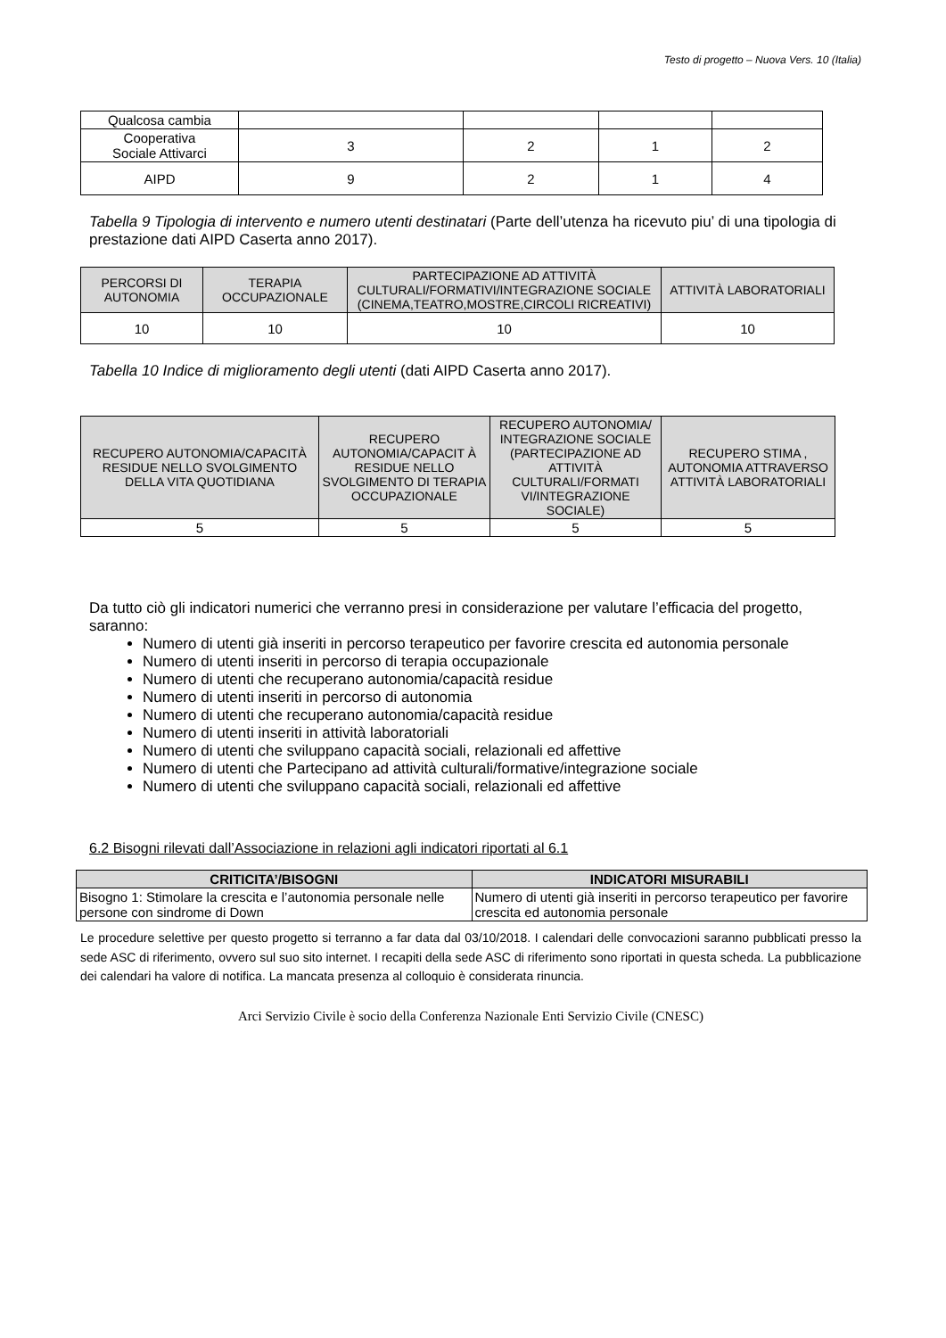Testo di progetto – Nuova Vers. 10 (Italia)
| Qualcosa cambia | | | | |
| Cooperativa Sociale Attivarci | 3 | 2 | 1 | 2 |
| AIPD | 9 | 2 | 1 | 4 |
Tabella 9 Tipologia di intervento e numero utenti destinatari (Parte dell’utenza ha ricevuto piu’ di una tipologia di prestazione dati AIPD Caserta anno 2017).
| PERCORSI DI AUTONOMIA | TERAPIA OCCUPAZIONALE | PARTECIPAZIONE AD ATTIVITÀ CULTURALI/FORMATIVI/INTEGRAZIONE SOCIALE (CINEMA,TEATRO,MOSTRE,CIRCOLI RICREATIVI) | ATTIVITÀ LABORATORIALI |
| --- | --- | --- | --- |
| 10 | 10 | 10 | 10 |
Tabella 10 Indice di miglioramento degli utenti (dati AIPD Caserta anno 2017).
| RECUPERO AUTONOMIA/CAPACITÀ RESIDUE NELLO SVOLGIMENTO DELLA VITA QUOTIDIANA | RECUPERO AUTONOMIA/CAPACIT À RESIDUE NELLO SVOLGIMENTO DI TERAPIA OCCUPAZIONALE | RECUPERO AUTONOMIA/ INTEGRAZIONE SOCIALE (PARTECIPAZIONE AD ATTIVITÀ CULTURALI/FORMATI VI/INTEGRAZIONE SOCIALE) | RECUPERO STIMA , AUTONOMIA ATTRAVERSO ATTIVITÀ LABORATORIALI |
| --- | --- | --- | --- |
| 5 | 5 | 5 | 5 |
Da tutto ciò gli indicatori numerici che verranno presi in considerazione per valutare l’efficacia del progetto, saranno:
Numero di utenti già inseriti in percorso terapeutico per favorire crescita ed autonomia personale
Numero di utenti inseriti in percorso di terapia occupazionale
Numero di utenti che recuperano autonomia/capacità residue
Numero di utenti inseriti in percorso di autonomia
Numero di utenti che recuperano autonomia/capacità residue
Numero di utenti inseriti in attività laboratoriali
Numero di utenti che sviluppano capacità sociali, relazionali ed affettive
Numero di utenti che Partecipano ad attività culturali/formative/integrazione sociale
Numero di utenti che sviluppano capacità sociali, relazionali ed affettive
6.2 Bisogni rilevati dall’Associazione in relazioni agli indicatori riportati al 6.1
| CRITICITA’/BISOGNI | INDICATORI MISURABILI |
| --- | --- |
| Bisogno 1: Stimolare la crescita e l’autonomia personale nelle persone con sindrome di Down | Numero di utenti già inseriti in percorso terapeutico per favorire crescita ed autonomia personale |
Le procedure selettive per questo progetto si terranno a far data dal 03/10/2018. I calendari delle convocazioni saranno pubblicati presso la sede ASC di riferimento, ovvero sul suo sito internet. I recapiti della sede ASC di riferimento sono riportati in questa scheda. La pubblicazione dei calendari ha valore di notifica. La mancata presenza al colloquio è considerata rinuncia.
Arci Servizio Civile è socio della Conferenza Nazionale Enti Servizio Civile (CNESC)